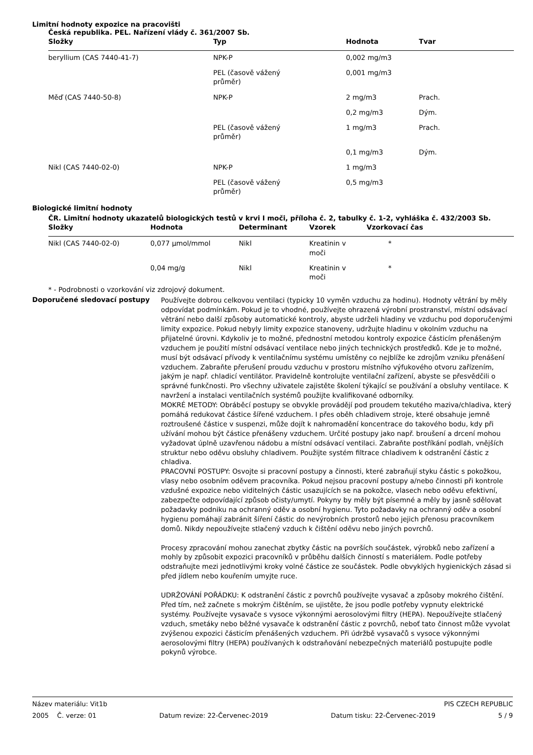Limitní hodnoty expozice na pracovišti
Česká republika. PEL. Nařízení vlády č. 361/2007 Sb.
| Složky | Typ | Hodnota | Tvar |
| --- | --- | --- | --- |
| beryllium (CAS 7440-41-7) | NPK-P | 0,002 mg/m3 | |
| | PEL (časově vážený průměr) | 0,001 mg/m3 | |
| Měď (CAS 7440-50-8) | NPK-P | 2 mg/m3 | Prach. |
| | | 0,2 mg/m3 | Dým. |
| | PEL (časově vážený průměr) | 1 mg/m3 | Prach. |
| | | 0,1 mg/m3 | Dým. |
| Nikl (CAS 7440-02-0) | NPK-P | 1 mg/m3 | |
| | PEL (časově vážený průměr) | 0,5 mg/m3 | |
Biologické limitní hodnoty
ČR. Limitní hodnoty ukazatelů biologických testů v krvi I moči, příloha č. 2, tabulky č. 1-2, vyhláška č. 432/2003 Sb.
| Složky | Hodnota | Determinant | Vzorek | Vzorkovací čas |
| --- | --- | --- | --- | --- |
| Nikl (CAS 7440-02-0) | 0,077 µmol/mmol | Nikl | Kreatinin v moči | * |
| | 0,04 mg/g | Nikl | Kreatinin v moči | * |
* - Podrobnosti o vzorkování viz zdrojový dokument.
Doporučené sledovací postupy
Používejte dobrou celkovou ventilaci (typicky 10 vyměn vzduchu za hodinu). Hodnoty větrání by měly odpovídat podmínkám. Pokud je to vhodné, používejte ohrazená výrobní prostranství, místní odsávací větrání nebo další způsoby automatické kontroly, abyste udrželi hladiny ve vzduchu pod doporučenými limity expozice. Pokud nebyly limity expozice stanoveny, udržujte hladinu v okolním vzduchu na přijatelné úrovni. Kdykoliv je to možné, přednostní metodou kontroly expozice částicím přenášeným vzduchem je použití místní odsávací ventilace nebo jiných technických prostředků. Kde je to možné, musí být odsávací přívody k ventilačnímu systému umístěny co nejblíže ke zdrojům vzniku přenášení vzduchem. Zabraňte přerušení proudu vzduchu v prostoru místního výfukového otvoru zařízením, jakým je např. chladicí ventilátor. Pravidelně kontrolujte ventilační zařízení, abyste se přesvědčili o správné funkčnosti. Pro všechny uživatele zajistěte školení týkající se používání a obsluhy ventilace. K navržení a instalaci ventilačních systémů použijte kvalifikované odborníky.
MOKRÉ METODY: Obráběcí postupy se obvykle provádějí pod proudem tekutého maziva/chladiva, který pomáhá redukovat částice šířené vzduchem. I přes oběh chladivem stroje, které obsahuje jemně roztroušené částice v suspenzi, může dojít k nahromadění koncentrace do takového bodu, kdy při užívání mohou být částice přenášeny vzduchem. Určité postupy jako např. broušení a drcení mohou vyžadovat úplně uzavřenou nádobu a místní odsávací ventilaci. Zabraňte postříkání podlah, vnějších struktur nebo oděvu obsluhy chladivem. Použijte systém filtrace chladivem k odstranění částic z chladiva.
PRACOVNÍ POSTUPY: Osvojte si pracovní postupy a činnosti, které zabraňují styku částic s pokožkou, vlasy nebo osobním oděvem pracovníka. Pokud nejsou pracovní postupy a/nebo činnosti při kontrole vzdušné expozice nebo viditelných částic usazujících se na pokožce, vlasech nebo oděvu efektivní, zabezpečte odpovídající způsob očisty/umytí. Pokyny by měly být písemné a měly by jasně sdělovat požadavky podniku na ochranný oděv a osobní hygienu. Tyto požadavky na ochranný oděv a osobní hygienu pomáhají zabránit šíření částic do nevýrobních prostorů nebo jejich přenosu pracovníkem domů. Nikdy nepoužívejte stlačený vzduch k čištění oděvu nebo jiných povrchů.
Procesy zpracování mohou zanechat zbytky částic na površích součástek, výrobků nebo zařízení a mohly by způsobit expozici pracovníků v průběhu dalších činností s materiálem. Podle potřeby odstraňujte mezi jednotlivými kroky volné částice ze součástek. Podle obvyklých hygienických zásad si před jídlem nebo kouřením umyjte ruce.
UDRŽOVÁNÍ POŘÁDKU: K odstranění částic z povrchů používejte vysavač a způsoby mokrého čištění. Před tím, než začnete s mokrým čištěním, se ujistěte, že jsou podle potřeby vypnuty elektrické systémy. Používejte vysavače s vysoce výkonnými aerosolovými filtry (HEPA). Nepoužívejte stlačený vzduch, smetáky nebo běžné vysavače k odstranění částic z povrchů, neboť tato činnost může vyvolat zvýšenou expozici částicím přenášených vzduchem. Při údržbě vysavačů s vysoce výkonnými aerosolovými filtry (HEPA) používaných k odstraňování nebezpečných materiálů postupujte podle pokynů výrobce.
Název materiálu: Vit1b PIS CZECH REPUBLIC
2005 Č. verze: 01 Datum revize: 22-Červenec-2019 Datum tisku: 22-Červenec-2019 5 / 9